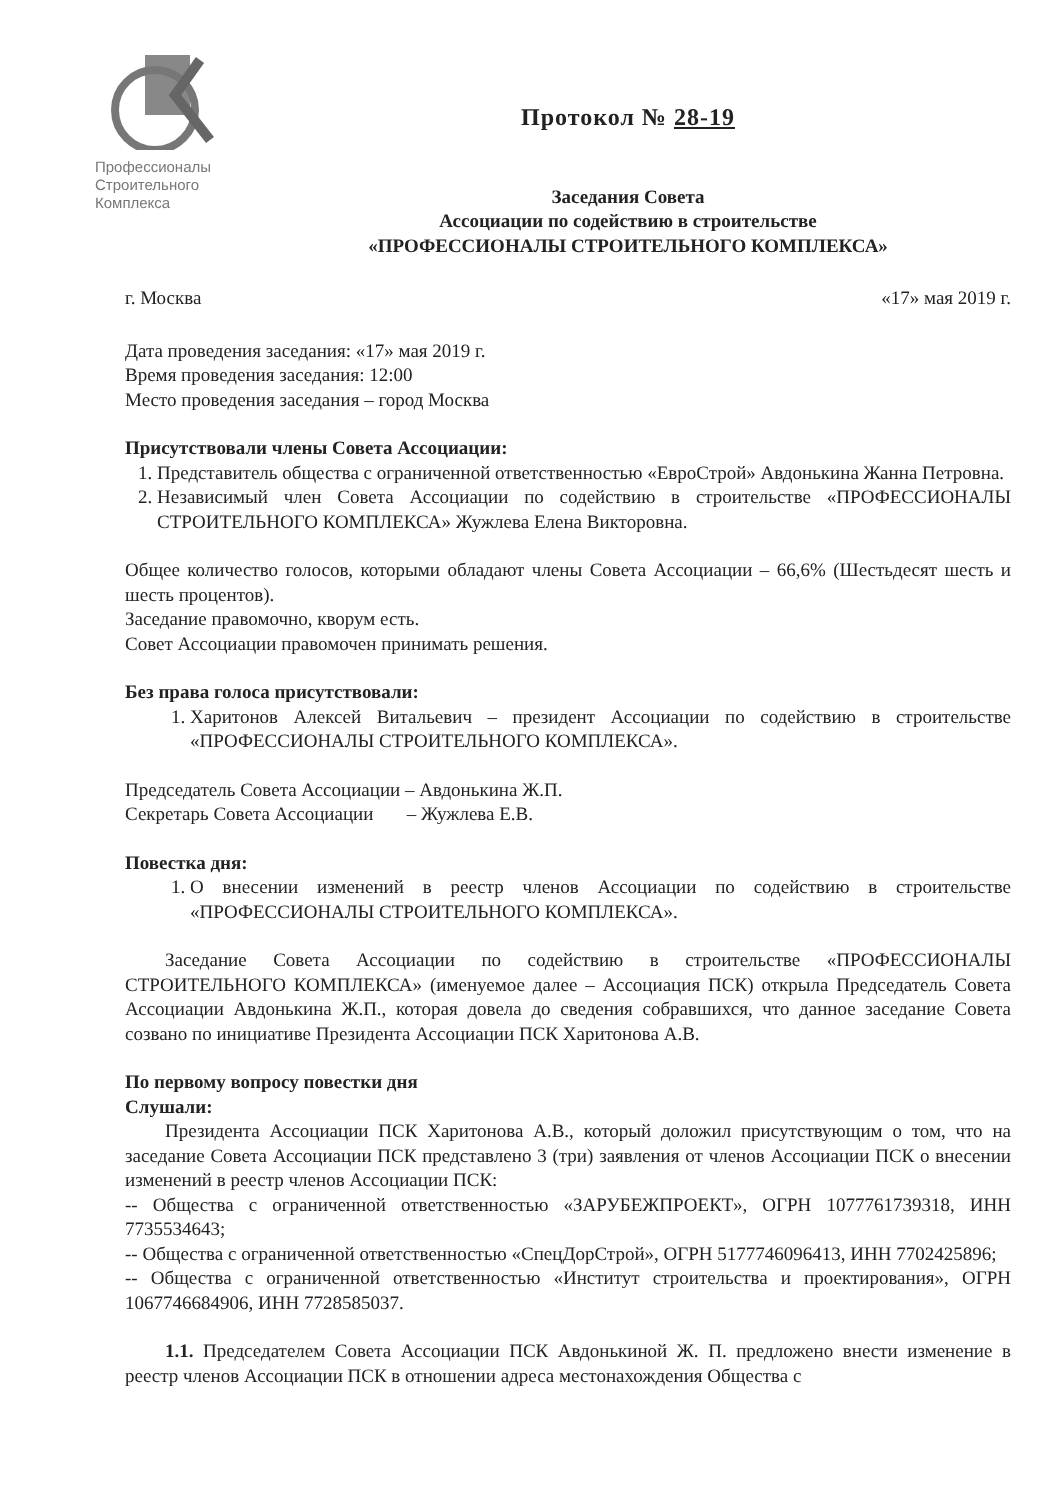Профессионалы
Строительного
Комплекса
Протокол № 28-19
Заседания Совета
Ассоциации по содействию в строительстве
«ПРОФЕССИОНАЛЫ СТРОИТЕЛЬНОГО КОМПЛЕКСА»
г. Москва «17» мая 2019 г.
Дата проведения заседания: «17» мая 2019 г.
Время проведения заседания: 12:00
Место проведения заседания – город Москва
Присутствовали члены Совета Ассоциации:
1. Представитель общества с ограниченной ответственностью «ЕвроСтрой» Авдонькина Жанна Петровна.
2. Независимый член Совета Ассоциации по содействию в строительстве «ПРОФЕССИОНАЛЫ СТРОИТЕЛЬНОГО КОМПЛЕКСА» Жужлева Елена Викторовна.
Общее количество голосов, которыми обладают члены Совета Ассоциации – 66,6% (Шестьдесят шесть и шесть процентов).
Заседание правомочно, кворум есть.
Совет Ассоциации правомочен принимать решения.
Без права голоса присутствовали:
1. Харитонов Алексей Витальевич – президент Ассоциации по содействию в строительстве «ПРОФЕССИОНАЛЫ СТРОИТЕЛЬНОГО КОМПЛЕКСА».
Председатель Совета Ассоциации – Авдонькина Ж.П.
Секретарь Совета Ассоциации – Жужлева Е.В.
Повестка дня:
1. О внесении изменений в реестр членов Ассоциации по содействию в строительстве «ПРОФЕССИОНАЛЫ СТРОИТЕЛЬНОГО КОМПЛЕКСА».
Заседание Совета Ассоциации по содействию в строительстве «ПРОФЕССИОНАЛЫ СТРОИТЕЛЬНОГО КОМПЛЕКСА» (именуемое далее – Ассоциация ПСК) открыла Председатель Совета Ассоциации Авдонькина Ж.П., которая довела до сведения собравшихся, что данное заседание Совета созвано по инициативе Президента Ассоциации ПСК Харитонова А.В.
По первому вопросу повестки дня
Слушали:
Президента Ассоциации ПСК Харитонова А.В., который доложил присутствующим о том, что на заседание Совета Ассоциации ПСК представлено 3 (три) заявления от членов Ассоциации ПСК о внесении изменений в реестр членов Ассоциации ПСК:
-- Общества с ограниченной ответственностью «ЗАРУБЕЖПРОЕКТ», ОГРН 1077761739318, ИНН 7735534643;
-- Общества с ограниченной ответственностью «СпецДорСтрой», ОГРН 5177746096413, ИНН 7702425896;
-- Общества с ограниченной ответственностью «Институт строительства и проектирования», ОГРН 1067746684906, ИНН 7728585037.
1.1. Председателем Совета Ассоциации ПСК Авдонькиной Ж. П. предложено внести изменение в реестр членов Ассоциации ПСК в отношении адреса местонахождения Общества с